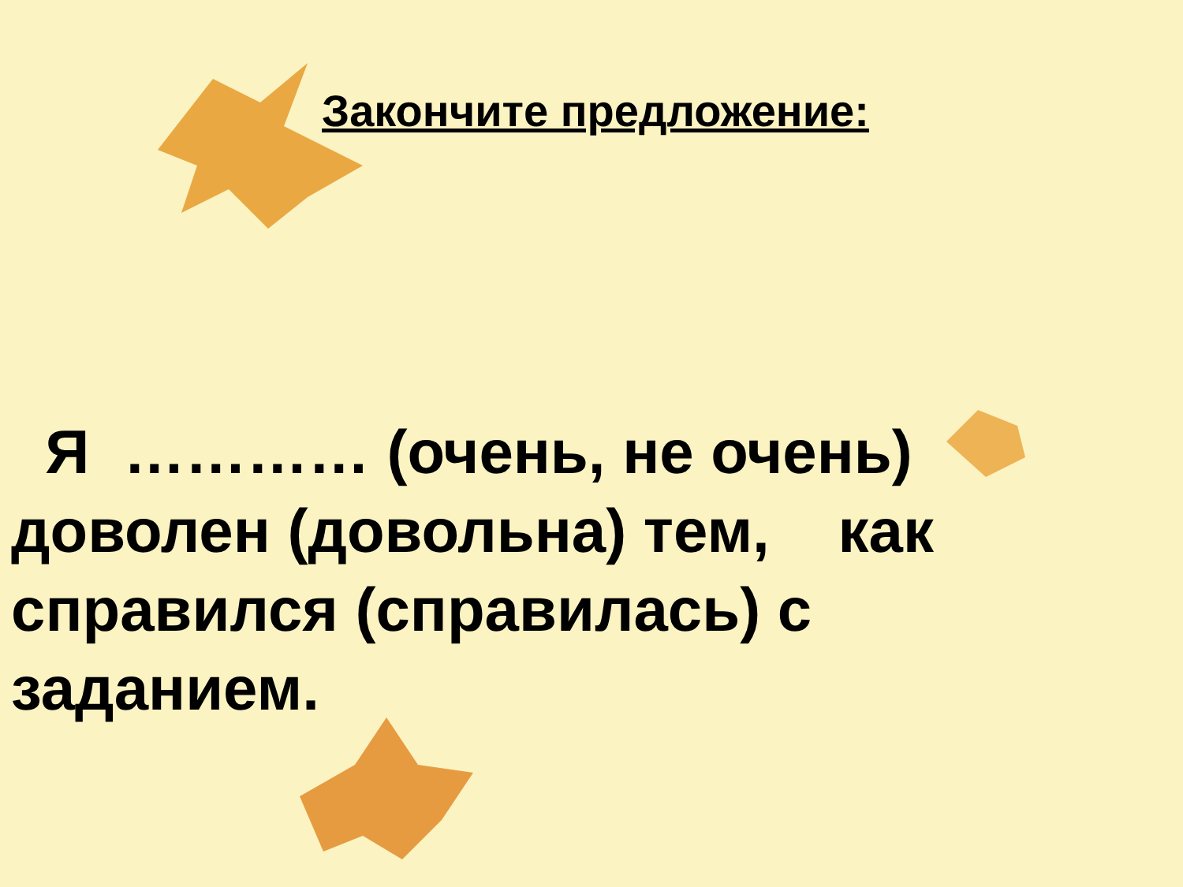Закончите предложение:
Я ………… (очень, не очень) доволен (довольна) тем, как справился (справилась) с заданием.